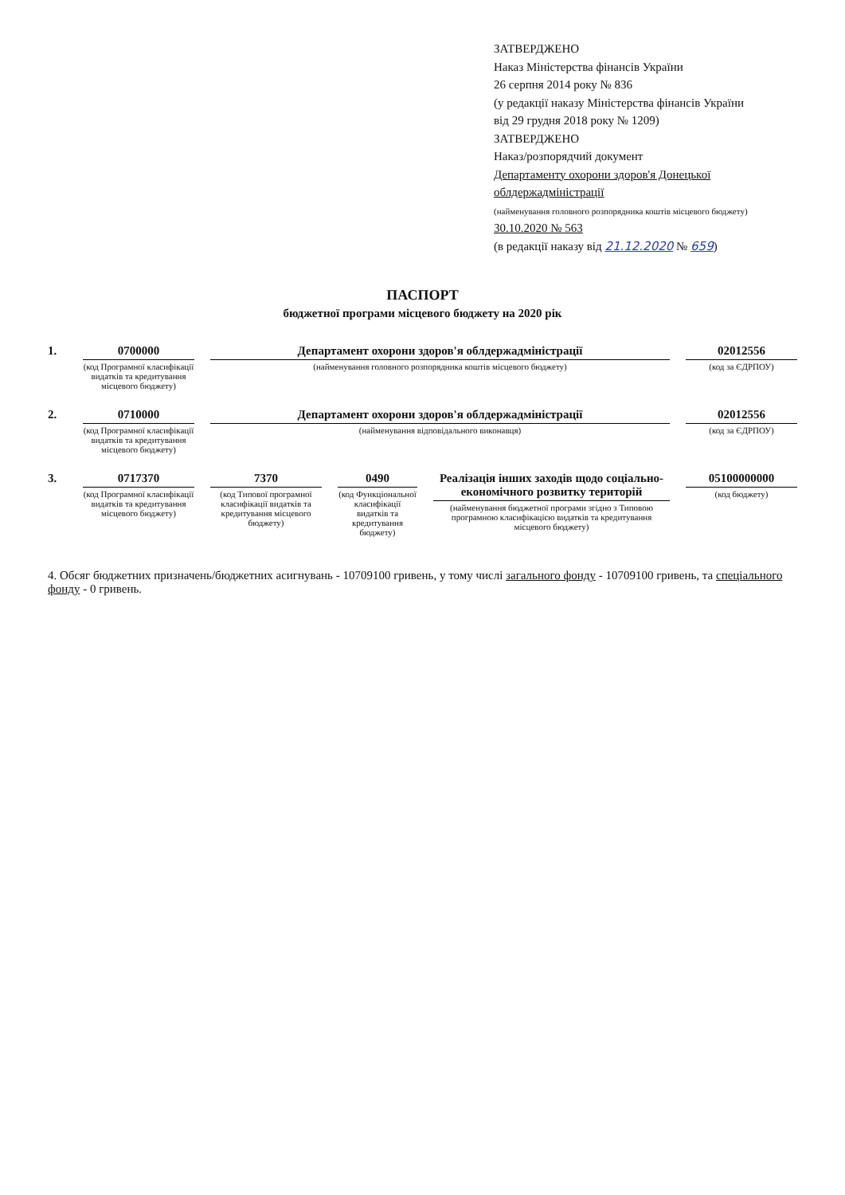ЗАТВЕРДЖЕНО
Наказ Міністерства фінансів України
26 серпня 2014 року № 836
(у редакції наказу Міністерства фінансів України
від 29 грудня 2018 року № 1209)
ЗАТВЕРДЖЕНО
Наказ/розпорядчий документ
Департаменту охорони здоров'я Донецької облдержадміністрації
(найменування головного розпорядника коштів місцевого бюджету)
30.10.2020 № 563
(в редакції наказу від 21.12.2020 № 659)
ПАСПОРТ
бюджетної програми місцевого бюджету на 2020 рік
1. 0700000
(код Програмної класифікації видатків та кредитування місцевого бюджету)
Департамент охорони здоров'я облдержадміністрації
(найменування головного розпорядника коштів місцевого бюджету)
02012556
(код за ЄДРПОУ)
2. 0710000
(код Програмної класифікації видатків та кредитування місцевого бюджету)
Департамент охорони здоров'я облдержадміністрації
(найменування відповідального виконавця)
02012556
(код за ЄДРПОУ)
3. 0717370
(код Програмної класифікації видатків та кредитування місцевого бюджету)
7370
(код Типової програмної класифікації видатків та кредитування місцевого бюджету)
0490
(код Функціональної класифікації видатків та кредитування бюджету)
Реалізація інших заходів щодо соціально-економічного розвитку територій
(найменування бюджетної програми згідно з Типовою програмною класифікацією видатків та кредитування місцевого бюджету)
05100000000
(код бюджету)
4. Обсяг бюджетних призначень/бюджетних асигнувань - 10709100 гривень, у тому числі загального фонду - 10709100 гривень, та спеціального фонду - 0 гривень.